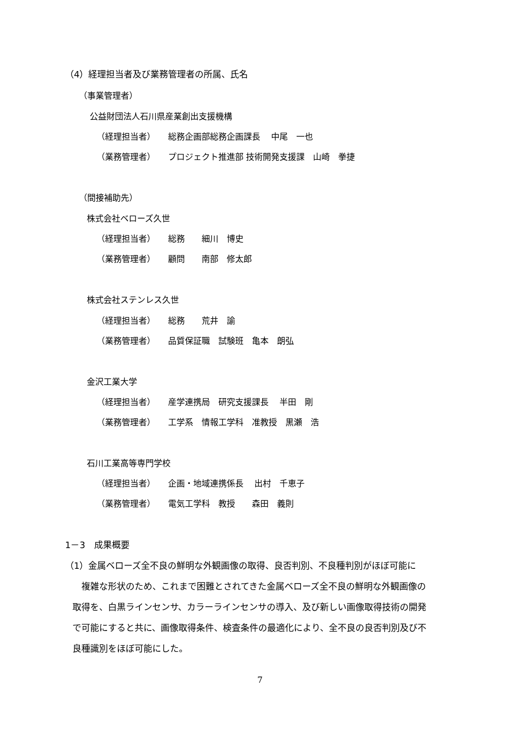（4）経理担当者及び業務管理者の所属、氏名
（事業管理者）
公益財団法人石川県産業創出支援機構
（経理担当者）　　総務企画部総務企画課長　 中尾　一也
（業務管理者）　　プロジェクト推進部 技術開発支援課　山崎　拳捷
（間接補助先）
株式会社ベローズ久世
（経理担当者）　　総務　　細川　博史
（業務管理者）　　顧問　　南部　修太郎
株式会社ステンレス久世
（経理担当者）　　総務　　荒井　諭
（業務管理者）　　品質保証職　試験班　亀本　朗弘
金沢工業大学
（経理担当者）　　産学連携局　研究支援課長　 半田　剛
（業務管理者）　　工学系　情報工学科　准教授　黒瀬　浩
石川工業高等専門学校
（経理担当者）　　企画・地域連携係長　 出村　千恵子
（業務管理者）　　電気工学科　教授　　森田　義則
1－3　成果概要
（1）金属ベローズ全不良の鮮明な外観画像の取得、良否判別、不良種判別がほぼ可能に
　複雑な形状のため、これまで困難とされてきた金属ベローズ全不良の鮮明な外観画像の
取得を、白黒ラインセンサ、カラーラインセンサの導入、及び新しい画像取得技術の開発
で可能にすると共に、画像取得条件、検査条件の最適化により、全不良の良否判別及び不
良種識別をほぼ可能にした。
7